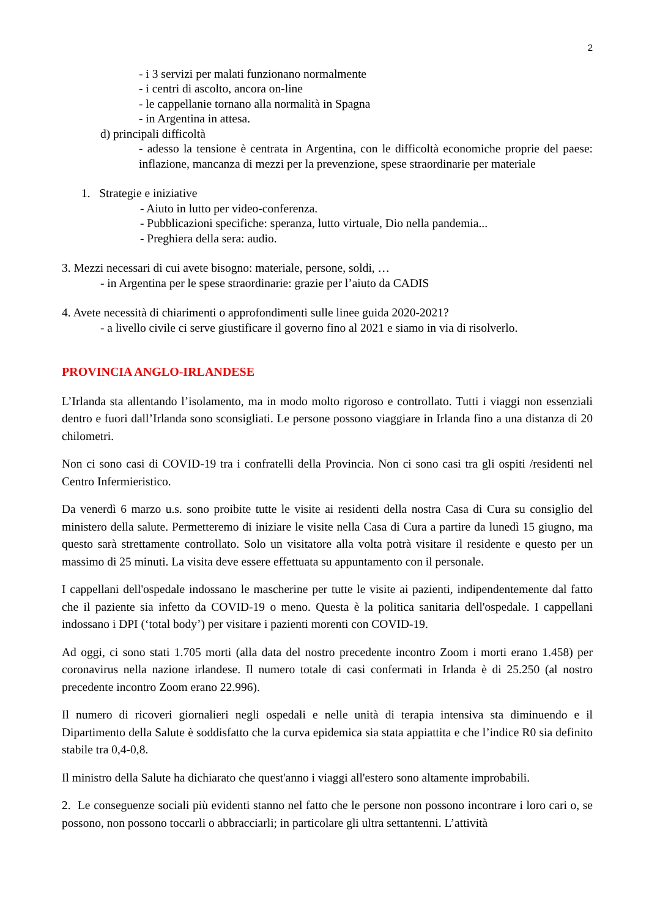2
- i 3 servizi per malati funzionano normalmente
- i centri di ascolto, ancora on-line
- le cappellanie tornano alla normalità in Spagna
- in Argentina in attesa.
d) principali difficoltà
- adesso la tensione è centrata in Argentina, con le difficoltà economiche proprie del paese: inflazione, mancanza di mezzi per la prevenzione, spese straordinarie per materiale
1. Strategie e iniziative
- Aiuto in lutto per video-conferenza.
- Pubblicazioni specifiche: speranza, lutto virtuale, Dio nella pandemia...
- Preghiera della sera: audio.
3. Mezzi necessari di cui avete bisogno: materiale, persone, soldi, …
- in Argentina per le spese straordinarie: grazie per l’aiuto da CADIS
4. Avete necessità di chiarimenti o approfondimenti sulle linee guida 2020-2021?
- a livello civile ci serve giustificare il governo fino al 2021 e siamo in via di risolverlo.
PROVINCIA ANGLO-IRLANDESE
L’Irlanda sta allentando l’isolamento, ma in modo molto rigoroso e controllato. Tutti i viaggi non essenziali dentro e fuori dall’Irlanda sono sconsigliati. Le persone possono viaggiare in Irlanda fino a una distanza di 20 chilometri.
Non ci sono casi di COVID-19 tra i confratelli della Provincia. Non ci sono casi tra gli ospiti /residenti nel Centro Infermieristico.
Da venerdì 6 marzo u.s. sono proibite tutte le visite ai residenti della nostra Casa di Cura su consiglio del ministero della salute. Permetteremo di iniziare le visite nella Casa di Cura a partire da lunedì 15 giugno, ma questo sarà strettamente controllato. Solo un visitatore alla volta potrà visitare il residente e questo per un massimo di 25 minuti. La visita deve essere effettuata su appuntamento con il personale.
I cappellani dell'ospedale indossano le mascherine per tutte le visite ai pazienti, indipendentemente dal fatto che il paziente sia infetto da COVID-19 o meno. Questa è la politica sanitaria dell'ospedale. I cappellani indossano i DPI (‘total body’) per visitare i pazienti morenti con COVID-19.
Ad oggi, ci sono stati 1.705 morti (alla data del nostro precedente incontro Zoom i morti erano 1.458) per coronavirus nella nazione irlandese. Il numero totale di casi confermati in Irlanda è di 25.250 (al nostro precedente incontro Zoom erano 22.996).
Il numero di ricoveri giornalieri negli ospedali e nelle unità di terapia intensiva sta diminuendo e il Dipartimento della Salute è soddisfatto che la curva epidemica sia stata appiattita e che l’indice R0 sia definito stabile tra 0,4-0,8.
Il ministro della Salute ha dichiarato che quest'anno i viaggi all'estero sono altamente improbabili.
2. Le conseguenze sociali più evidenti stanno nel fatto che le persone non possono incontrare i loro cari o, se possono, non possono toccarli o abbracciarli; in particolare gli ultra settantenni. L’attività